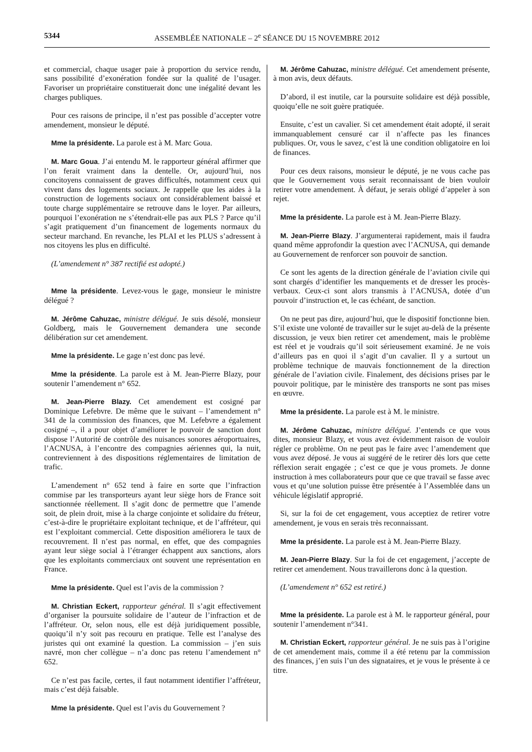5344 ASSEMBLÉE NATIONALE – 2<sup>e</sup> SÉANCE DU 15 NOVEMBRE 2012
et commercial, chaque usager paie à proportion du service rendu, sans possibilité d’exonération fondée sur la qualité de l’usager. Favoriser un propriétaire constituerait donc une inégalité devant les charges publiques.
Pour ces raisons de principe, il n’est pas possible d’accepter votre amendement, monsieur le député.
Mme la présidente. La parole est à M. Marc Goua.
M. Marc Goua. J’ai entendu M. le rapporteur général affirmer que l’on ferait vraiment dans la dentelle. Or, aujourd’hui, nos concitoyens connaissent de graves difficultés, notamment ceux qui vivent dans des logements sociaux. Je rappelle que les aides à la construction de logements sociaux ont considérablement baissé et toute charge supplémentaire se retrouve dans le loyer. Par ailleurs, pourquoi l’exonération ne s’étendrait-elle pas aux PLS ? Parce qu’il s’agit pratiquement d’un financement de logements normaux du secteur marchand. En revanche, les PLAI et les PLUS s’adressent à nos citoyens les plus en difficulté.
(L’amendement n° 387 rectifié est adopté.)
Mme la présidente. Levez-vous le gage, monsieur le ministre délégué ?
M. Jérôme Cahuzac, ministre délégué. Je suis désolé, monsieur Goldberg, mais le Gouvernement demandera une seconde délibération sur cet amendement.
Mme la présidente. Le gage n’est donc pas levé.
Mme la présidente. La parole est à M. Jean-Pierre Blazy, pour soutenir l’amendement n° 652.
M. Jean-Pierre Blazy. Cet amendement est cosigné par Dominique Lefebvre. De même que le suivant – l’amendement n° 341 de la commission des finances, que M. Lefebvre a également cosigné –, il a pour objet d’améliorer le pouvoir de sanction dont dispose l’Autorité de contrôle des nuisances sonores aéroportuaires, l’ACNUSA, à l’encontre des compagnies aériennes qui, la nuit, contreviennent à des dispositions réglementaires de limitation de trafic.
L’amendement n° 652 tend à faire en sorte que l’infraction commise par les transporteurs ayant leur siège hors de France soit sanctionnée réellement. Il s’agit donc de permettre que l’amende soit, de plein droit, mise à la charge conjointe et solidaire du fréteur, c’est-à-dire le propriétaire exploitant technique, et de l’affréteur, qui est l’exploitant commercial. Cette disposition améliorera le taux de recouvrement. Il n’est pas normal, en effet, que des compagnies ayant leur siège social à l’étranger échappent aux sanctions, alors que les exploitants commerciaux ont souvent une représentation en France.
Mme la présidente. Quel est l’avis de la commission ?
M. Christian Eckert, rapporteur général. Il s’agit effectivement d’organiser la poursuite solidaire de l’auteur de l’infraction et de l’affréteur. Or, selon nous, elle est déjà juridiquement possible, quoiqu’il n’y soit pas recouru en pratique. Telle est l’analyse des juristes qui ont examiné la question. La commission – j’en suis navré, mon cher collègue – n’a donc pas retenu l’amendement n° 652.
Ce n’est pas facile, certes, il faut notamment identifier l’affréteur, mais c’est déjà faisable.
Mme la présidente. Quel est l’avis du Gouvernement ?
M. Jérôme Cahuzac, ministre délégué. Cet amendement présente, à mon avis, deux défauts.
D’abord, il est inutile, car la poursuite solidaire est déjà possible, quoiqu’elle ne soit guère pratiquée.
Ensuite, c’est un cavalier. Si cet amendement était adopté, il serait immanquablement censuré car il n’affecte pas les finances publiques. Or, vous le savez, c’est là une condition obligatoire en loi de finances.
Pour ces deux raisons, monsieur le député, je ne vous cache pas que le Gouvernement vous serait reconnaissant de bien vouloir retirer votre amendement. À défaut, je serais obligé d’appeler à son rejet.
Mme la présidente. La parole est à M. Jean-Pierre Blazy.
M. Jean-Pierre Blazy. J’argumenterai rapidement, mais il faudra quand même approfondir la question avec l’ACNUSA, qui demande au Gouvernement de renforcer son pouvoir de sanction.
Ce sont les agents de la direction générale de l’aviation civile qui sont chargés d’identifier les manquements et de dresser les procès-verbaux. Ceux-ci sont alors transmis à l’ACNUSA, dotée d’un pouvoir d’instruction et, le cas échéant, de sanction.
On ne peut pas dire, aujourd’hui, que le dispositif fonctionne bien. S’il existe une volonté de travailler sur le sujet au-delà de la présente discussion, je veux bien retirer cet amendement, mais le problème est réel et je voudrais qu’il soit sérieusement examiné. Je ne vois d’ailleurs pas en quoi il s’agit d’un cavalier. Il y a surtout un problème technique de mauvais fonctionnement de la direction générale de l’aviation civile. Finalement, des décisions prises par le pouvoir politique, par le ministère des transports ne sont pas mises en œuvre.
Mme la présidente. La parole est à M. le ministre.
M. Jérôme Cahuzac, ministre délégué. J’entends ce que vous dites, monsieur Blazy, et vous avez évidemment raison de vouloir régler ce problème. On ne peut pas le faire avec l’amendement que vous avez déposé. Je vous ai suggéré de le retirer dès lors que cette réflexion serait engagée ; c’est ce que je vous promets. Je donne instruction à mes collaborateurs pour que ce que travail se fasse avec vous et qu’une solution puisse être présentée à l’Assemblée dans un véhicule législatif approprié.
Si, sur la foi de cet engagement, vous acceptiez de retirer votre amendement, je vous en serais très reconnaissant.
Mme la présidente. La parole est à M. Jean-Pierre Blazy.
M. Jean-Pierre Blazy. Sur la foi de cet engagement, j’accepte de retirer cet amendement. Nous travaillerons donc à la question.
(L’amendement n° 652 est retiré.)
Mme la présidente. La parole est à M. le rapporteur général, pour soutenir l’amendement n°341.
M. Christian Eckert, rapporteur général. Je ne suis pas à l’origine de cet amendement mais, comme il a été retenu par la commission des finances, j’en suis l’un des signataires, et je vous le présente à ce titre.